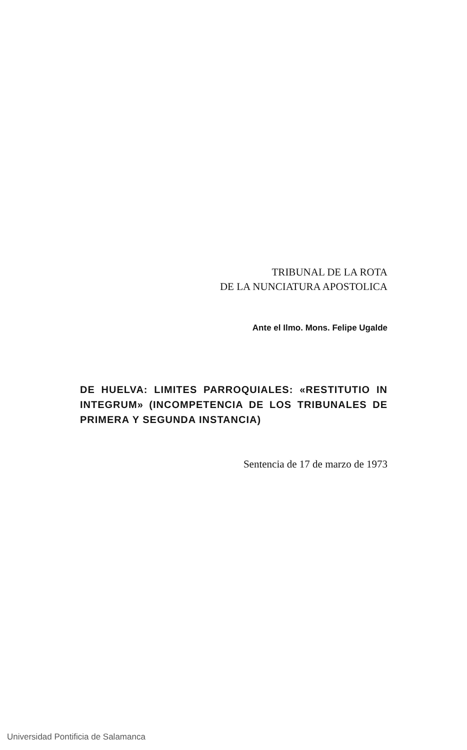TRIBUNAL DE LA ROTA
DE LA NUNCIATURA APOSTOLICA
Ante el Ilmo. Mons. Felipe Ugalde
DE HUELVA: LIMITES PARROQUIALES: «RESTITUTIO IN INTEGRUM» (INCOMPETENCIA DE LOS TRIBUNALES DE PRIMERA Y SEGUNDA INSTANCIA)
Sentencia de 17 de marzo de 1973
Universidad Pontificia de Salamanca